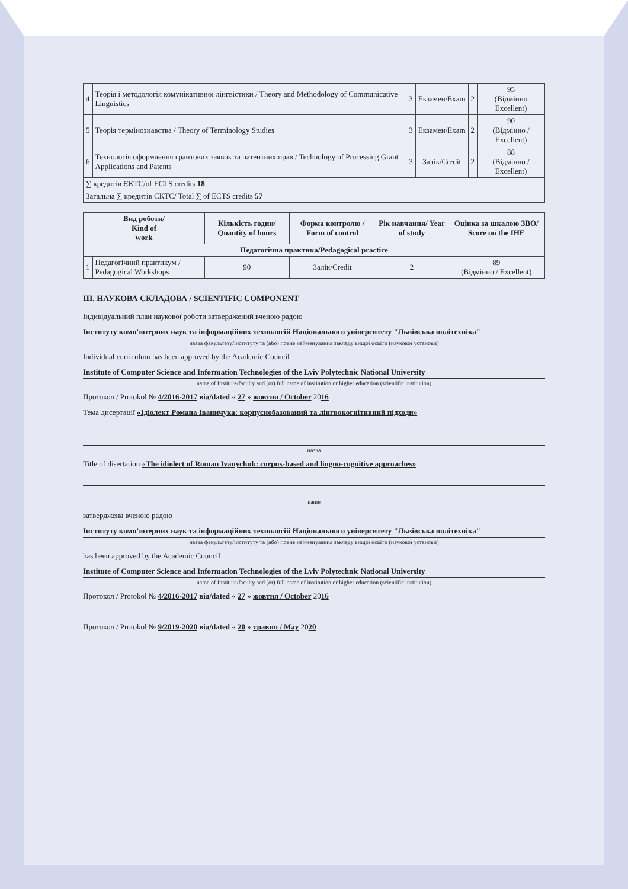| 4 | Теорія і методологія комунікативної лінгвістики / Theory and Methodology of Communicative Linguistics | 3 | Екзамен/Exam | 2 | 95 (Відмінно Excellent) |
| 5 | Теорія термінознавства / Theory of Terminology Studies | 3 | Екзамен/Exam | 2 | 90 (Відмінно / Excellent) |
| 6 | Технологія оформлення грантових заявок та патентних прав / Technology of Processing Grant Applications and Patents | 3 | Залік/Credit | 2 | 88 (Відмінно / Excellent) |
| ∑ кредитів ЄКТС/of ECTS credits 18 | | | | | |
| Загальна ∑ кредитів ЄКТС/ Total ∑ of ECTS credits 57 | | | | | |
| Вид роботи/ Kind of work | | Кількість годин/ Quantity of hours | Форма контролю / Form of control | Рік навчання/ Year of study | Оцінка за шкалою ЗВО/ Score on the IHE |
| --- | --- | --- | --- | --- | --- |
| Педагогічна практика/Pedagogical practice | | | | | |
| 1 | Педагогічний практикум / Pedagogical Workshops | 90 | Залік/Credit | 2 | 89 (Відмінно / Excellent) |
ІІІ. НАУКОВА СКЛАДОВА / SCIENTIFIC COMPONENT
Індивідуальний план наукової роботи затверджений вченою радою
Інституту комп'ютерних наук та інформаційних технологій Національного університету "Львівська політехніка"
назва факультету/інституту та (або) повне найменування закладу вищої освіти (наукової установи)
Individual curriculum has been approved by the Academic Council
Institute of Computer Science and Information Technologies of the Lviv Polytechnic National University
name of Institute/faculty and (or) full name of institution or higher education (scientific institution)
Протокол / Protokol № 4/2016-2017 від/dated « 27 » жовтня / October 2016
Тема дисертації «Ідіолект Романа Іваничука: корпуснобазований та лінгвокогнітивний підходи»
назва
Title of disertation «The idiolect of Roman Ivanychuk: corpus-based and linguo-cognitive approaches»
name
затверджена вченою радою
Інституту комп'ютерних наук та інформаційних технологій Національного університету "Львівська політехніка"
назва факультету/інституту та (або) повне найменування закладу вищої освіти (наукової установи)
has been approved by the Academic Council
Institute of Computer Science and Information Technologies of the Lviv Polytechnic National University
name of Institute/faculty and (or) full name of institution or higher education (scientific institution)
Протокол / Protokol № 4/2016-2017 від/dated « 27 » жовтня / October 2016
Протокол / Protokol № 9/2019-2020 від/dated « 20 » травня / May 2020